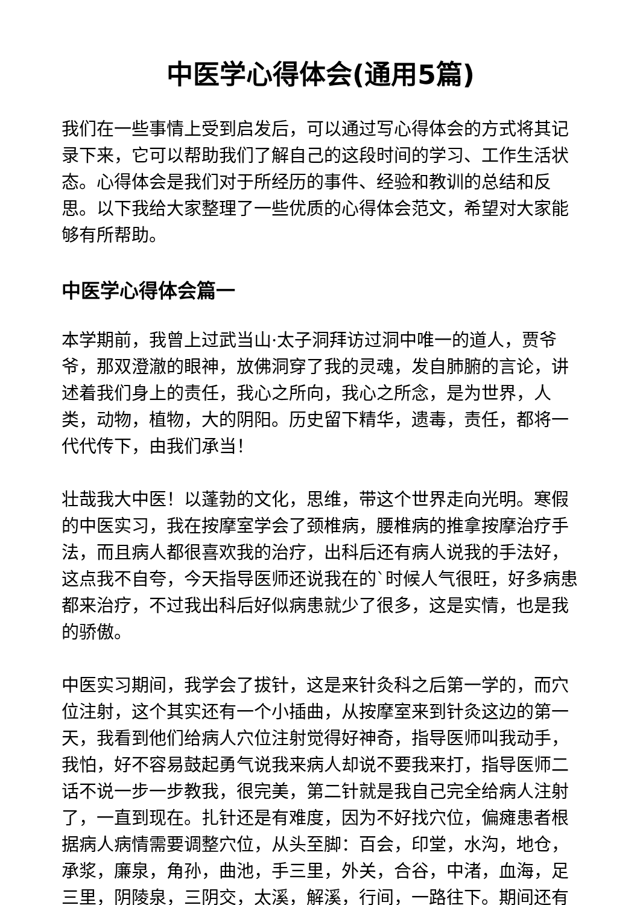中医学心得体会(通用5篇)
我们在一些事情上受到启发后，可以通过写心得体会的方式将其记录下来，它可以帮助我们了解自己的这段时间的学习、工作生活状态。心得体会是我们对于所经历的事件、经验和教训的总结和反思。以下我给大家整理了一些优质的心得体会范文，希望对大家能够有所帮助。
中医学心得体会篇一
本学期前，我曾上过武当山·太子洞拜访过洞中唯一的道人，贾爷爷，那双澄澈的眼神，放佛洞穿了我的灵魂，发自肺腑的言论，讲述着我们身上的责任，我心之所向，我心之所念，是为世界，人类，动物，植物，大的阴阳。历史留下精华，遗毒，责任，都将一代代传下，由我们承当！
壮哉我大中医！以蓬勃的文化，思维，带这个世界走向光明。寒假的中医实习，我在按摩室学会了颈椎病，腰椎病的推拿按摩治疗手法，而且病人都很喜欢我的治疗，出科后还有病人说我的手法好，这点我不自夸，今天指导医师还说我在的`时候人气很旺，好多病患都来治疗，不过我出科后好似病患就少了很多，这是实情，也是我的骄傲。
中医实习期间，我学会了拔针，这是来针灸科之后第一学的，而穴位注射，这个其实还有一个小插曲，从按摩室来到针灸这边的第一天，我看到他们给病人穴位注射觉得好神奇，指导医师叫我动手，我怕，好不容易鼓起勇气说我来病人却说不要我来打，指导医师二话不说一步一步教我，很完美，第二针就是我自己完全给病人注射了，一直到现在。扎针还是有难度，因为不好找穴位，偏瘫患者根据病人病情需要调整穴位，从头至脚：百会，印堂，水沟，地仓，承浆，廉泉，角孙，曲池，手三里，外关，合谷，中渚，血海，足三里，阴陵泉，三阴交，太溪，解溪，行间，一路往下。期间还有